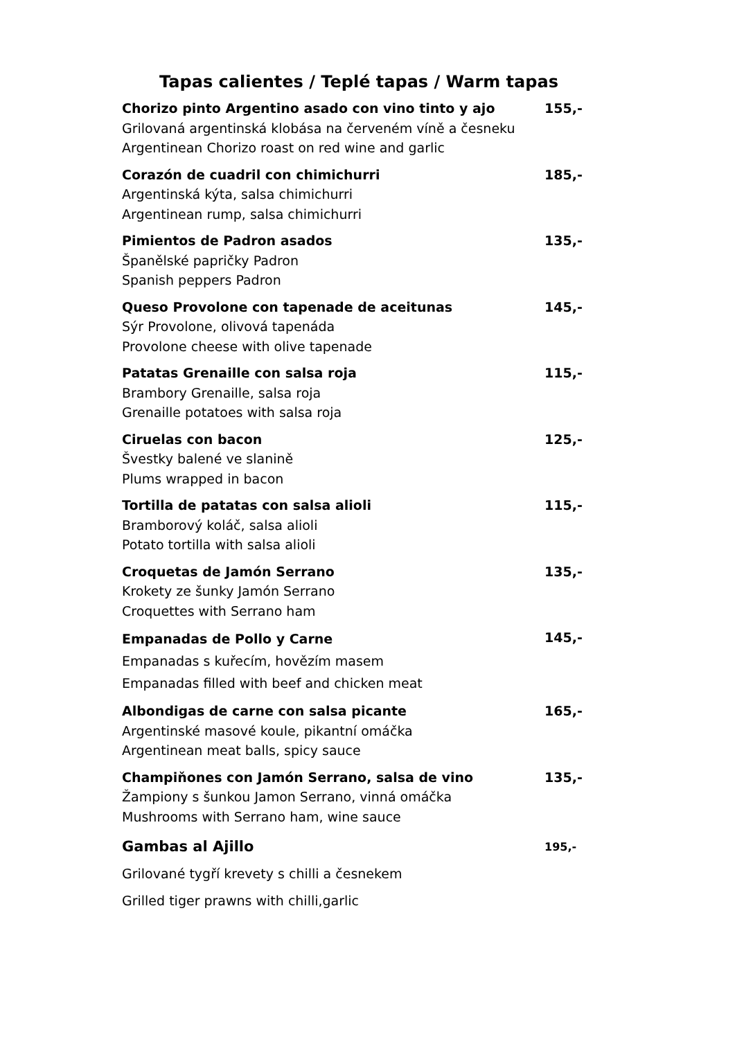Tapas calientes / Teplé tapas / Warm tapas
| Chorizo pinto Argentino asado con vino tinto y ajo Grilovaná argentinská klobása na červeném víně a česneku Argentinean Chorizo roast on red wine and garlic | 155,- |
| Corazón de cuadril con chimichurri Argentinská kýta, salsa chimichurri Argentinean rump, salsa chimichurri | 185,- |
| Pimientos de Padron asados Španělské papričky Padron Spanish peppers Padron | 135,- |
| Queso Provolone con tapenade de aceitunas Sýr Provolone, olivová tapenáda Provolone cheese with olive tapenade | 145,- |
| Patatas Grenaille con salsa roja Brambory Grenaille, salsa roja Grenaille potatoes with salsa roja | 115,- |
| Ciruelas con bacon Švestky balené ve slanině Plums wrapped in bacon | 125,- |
| Tortilla de patatas con salsa alioli Bramborový koláč, salsa alioli Potato tortilla with salsa alioli | 115,- |
| Croquetas de Jamón Serrano Krokety ze šunky Jamón Serrano Croquettes with Serrano ham | 135,- |
| Empanadas de Pollo y Carne Empanadas s kuřecím, hovězím masem Empanadas filled with beef and chicken meat | 145,- |
| Albondigas de carne con salsa picante Argentinské masové koule, pikantní omáčka Argentinean meat balls, spicy sauce | 165,- |
| Champiňones con Jamón Serrano, salsa de vino Žampiony s šunkou Jamon Serrano, vinná omáčka Mushrooms with Serrano ham, wine sauce | 135,- |
| Gambas al Ajillo Grilované tygří krevety s chilli a česnekem Grilled tiger prawns with chilli,garlic | 195,- |